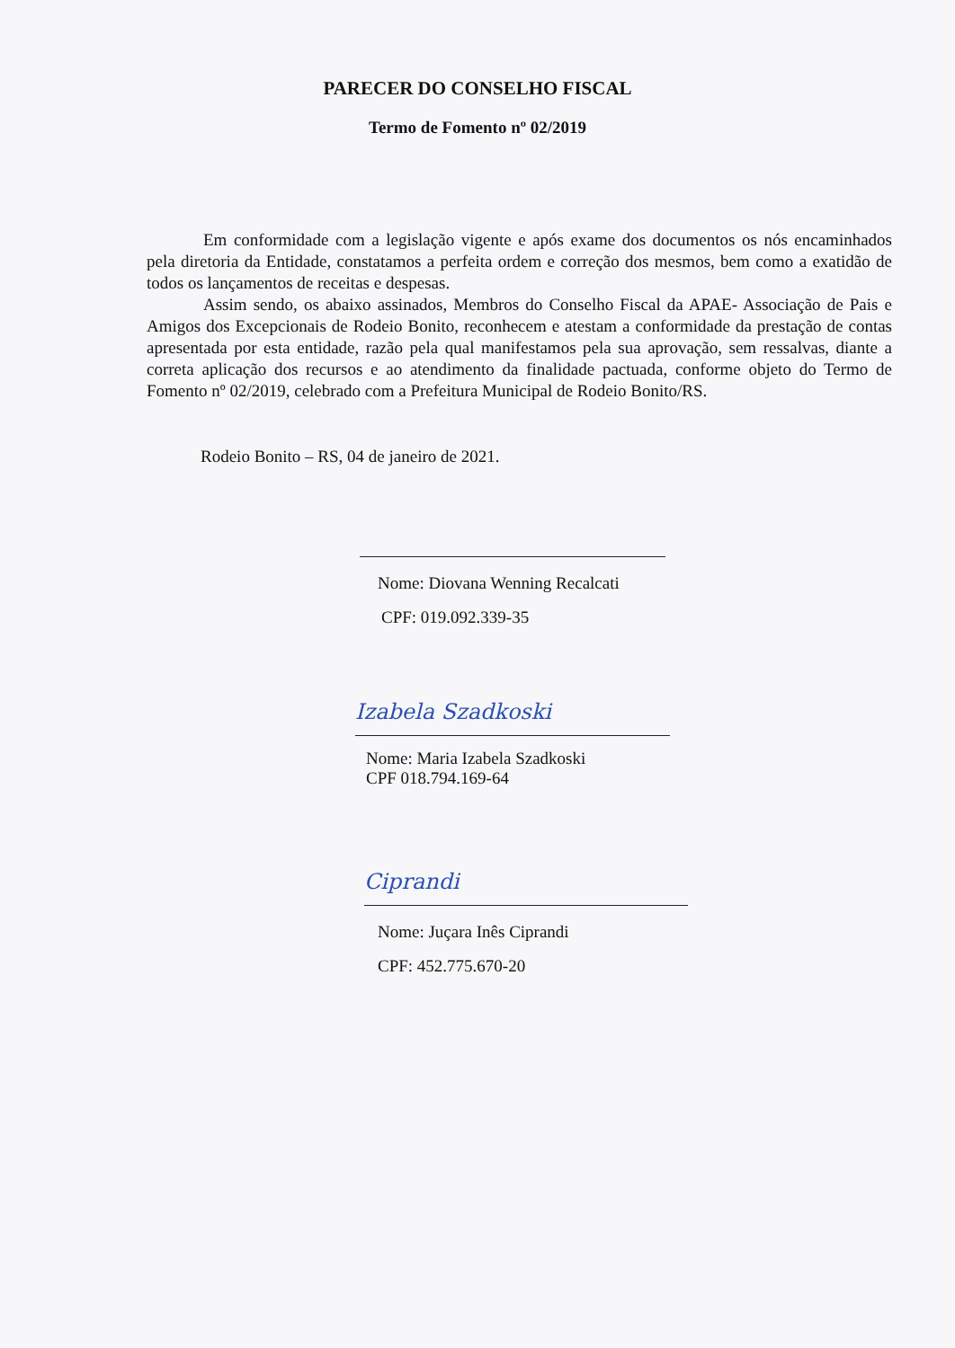PARECER DO CONSELHO FISCAL
Termo de Fomento nº 02/2019
Em conformidade com a legislação vigente e após exame dos documentos os nós encaminhados pela diretoria da Entidade, constatamos a perfeita ordem e correção dos mesmos, bem como a exatidão de todos os lançamentos de receitas e despesas.
Assim sendo, os abaixo assinados, Membros do Conselho Fiscal da APAE- Associação de Pais e Amigos dos Excepcionais de Rodeio Bonito, reconhecem e atestam a conformidade da prestação de contas apresentada por esta entidade, razão pela qual manifestamos pela sua aprovação, sem ressalvas, diante a correta aplicação dos recursos e ao atendimento da finalidade pactuada, conforme objeto do Termo de Fomento nº 02/2019, celebrado com a Prefeitura Municipal de Rodeio Bonito/RS.
Rodeio Bonito – RS, 04 de janeiro de 2021.
Nome: Diovana Wenning Recalcati
CPF: 019.092.339-35
Izabela Szadkoski
Nome: Maria Izabela Szadkoski
CPF 018.794.169-64
Ciprandi
Nome: Juçara Inês Ciprandi
CPF: 452.775.670-20